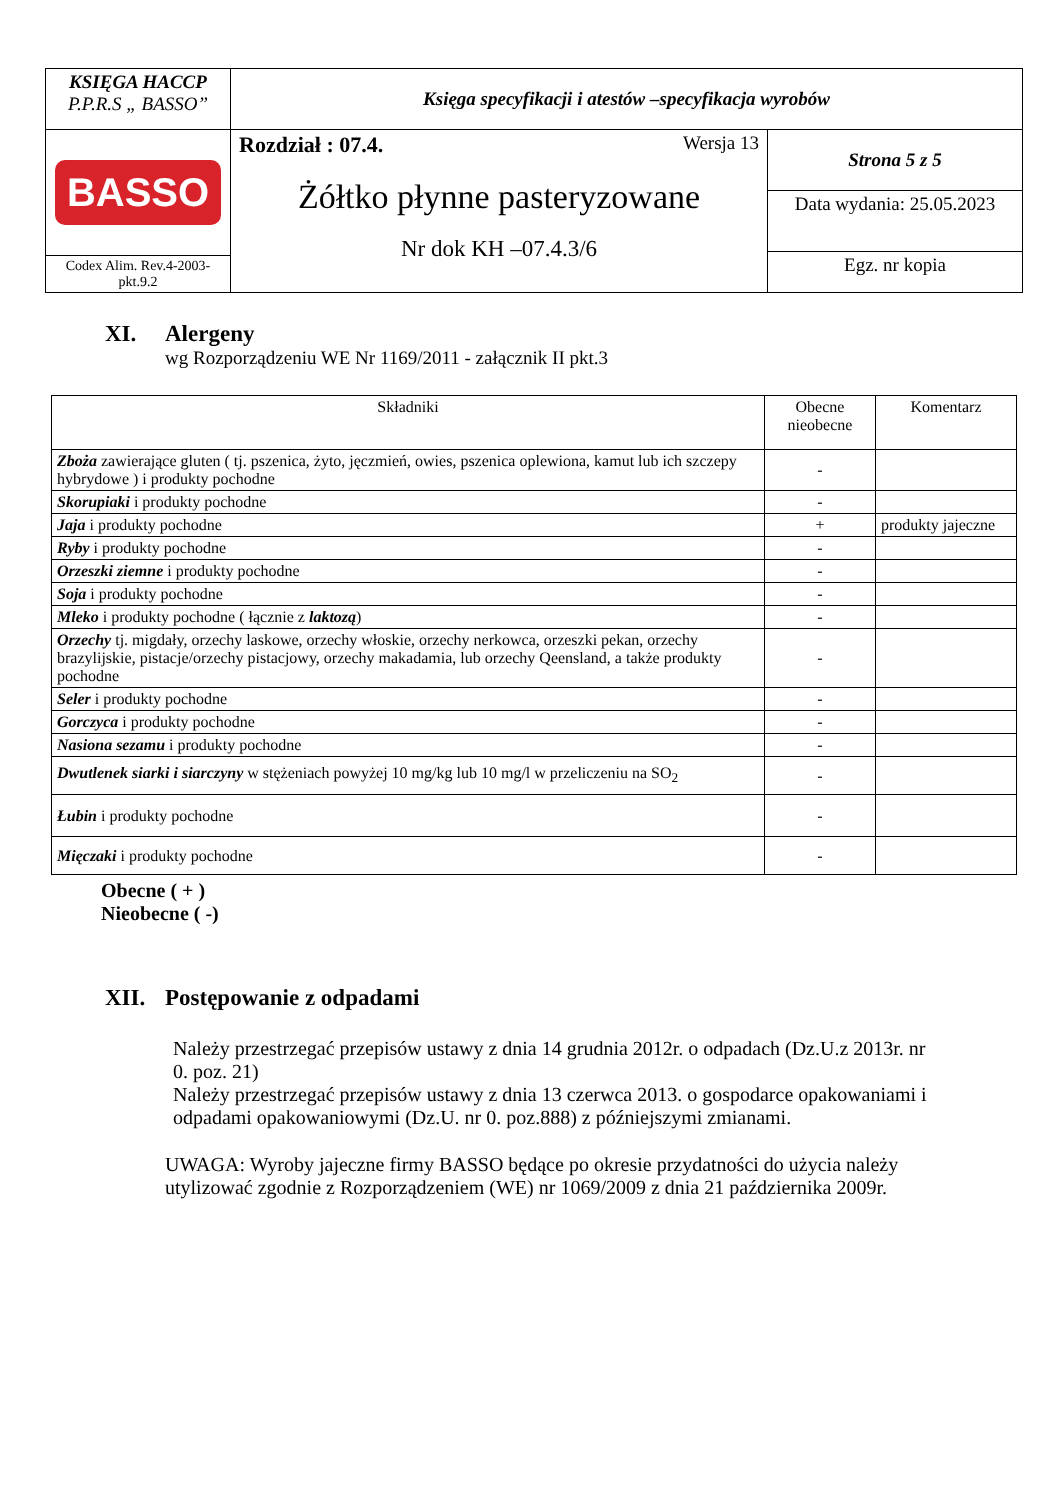| KSIĘGA HACCP P.P.R.S „ BASSO” | Księga specyfikacji i atestów –specyfikacja wyrobów | |
| BASSO Codex Alim. Rev.4-2003-pkt.9.2 | Rozdział : 07.4. Wersja 13 Żółtko płynne pasteryzowane Nr dok KH –07.4.3/6 | Strona 5 z 5 |
| | | Data wydania: 25.05.2023 |
| | | Egz. nr kopia |
XI. Alergeny
wg Rozporządzeniu WE Nr 1169/2011 - załącznik II pkt.3
| Składniki | Obecne nieobecne | Komentarz |
| Zboża zawierające gluten ( tj. pszenica, żyto, jęczmień, owies, pszenica oplewiona, kamut lub ich szczepy hybrydowe ) i produkty pochodne | - | |
| Skorupiaki i produkty pochodne | - | |
| Jaja i produkty pochodne | + | produkty jajeczne |
| Ryby i produkty pochodne | - | |
| Orzeszki ziemne i produkty pochodne | - | |
| Soja i produkty pochodne | - | |
| Mleko i produkty pochodne ( łącznie z laktozą ) | - | |
| Orzechy tj. migdały, orzechy laskowe, orzechy włoskie, orzechy nerkowca, orzeszki pekan, orzechy brazylijskie, pistacje/orzechy pistacjowy, orzechy makadamia, lub orzechy Qeensland, a także produkty pochodne | - | |
| Seler i produkty pochodne | - | |
| Gorczyca i produkty pochodne | - | |
| Nasiona sezamu i produkty pochodne | - | |
| Dwutlenek siarki i siarczyny w stężeniach powyżej 10 mg/kg lub 10 mg/l w przeliczeniu na SO<sub>2</sub> | - | |
| Łubin i produkty pochodne | - | |
| Mięczaki i produkty pochodne | - | |
Obecne ( + )
Nieobecne ( -)
XII. Postępowanie z odpadami
Należy przestrzegać przepisów ustawy z dnia 14 grudnia 2012r. o odpadach (Dz.U.z 2013r. nr 0. poz. 21)
Należy przestrzegać przepisów ustawy z dnia 13 czerwca 2013. o gospodarce opakowaniami i odpadami opakowaniowymi (Dz.U. nr 0. poz.888) z późniejszymi zmianami.
UWAGA: Wyroby jajeczne firmy BASSO będące po okresie przydatności do użycia należy utylizować zgodnie z Rozporządzeniem (WE) nr 1069/2009 z dnia 21 października 2009r.